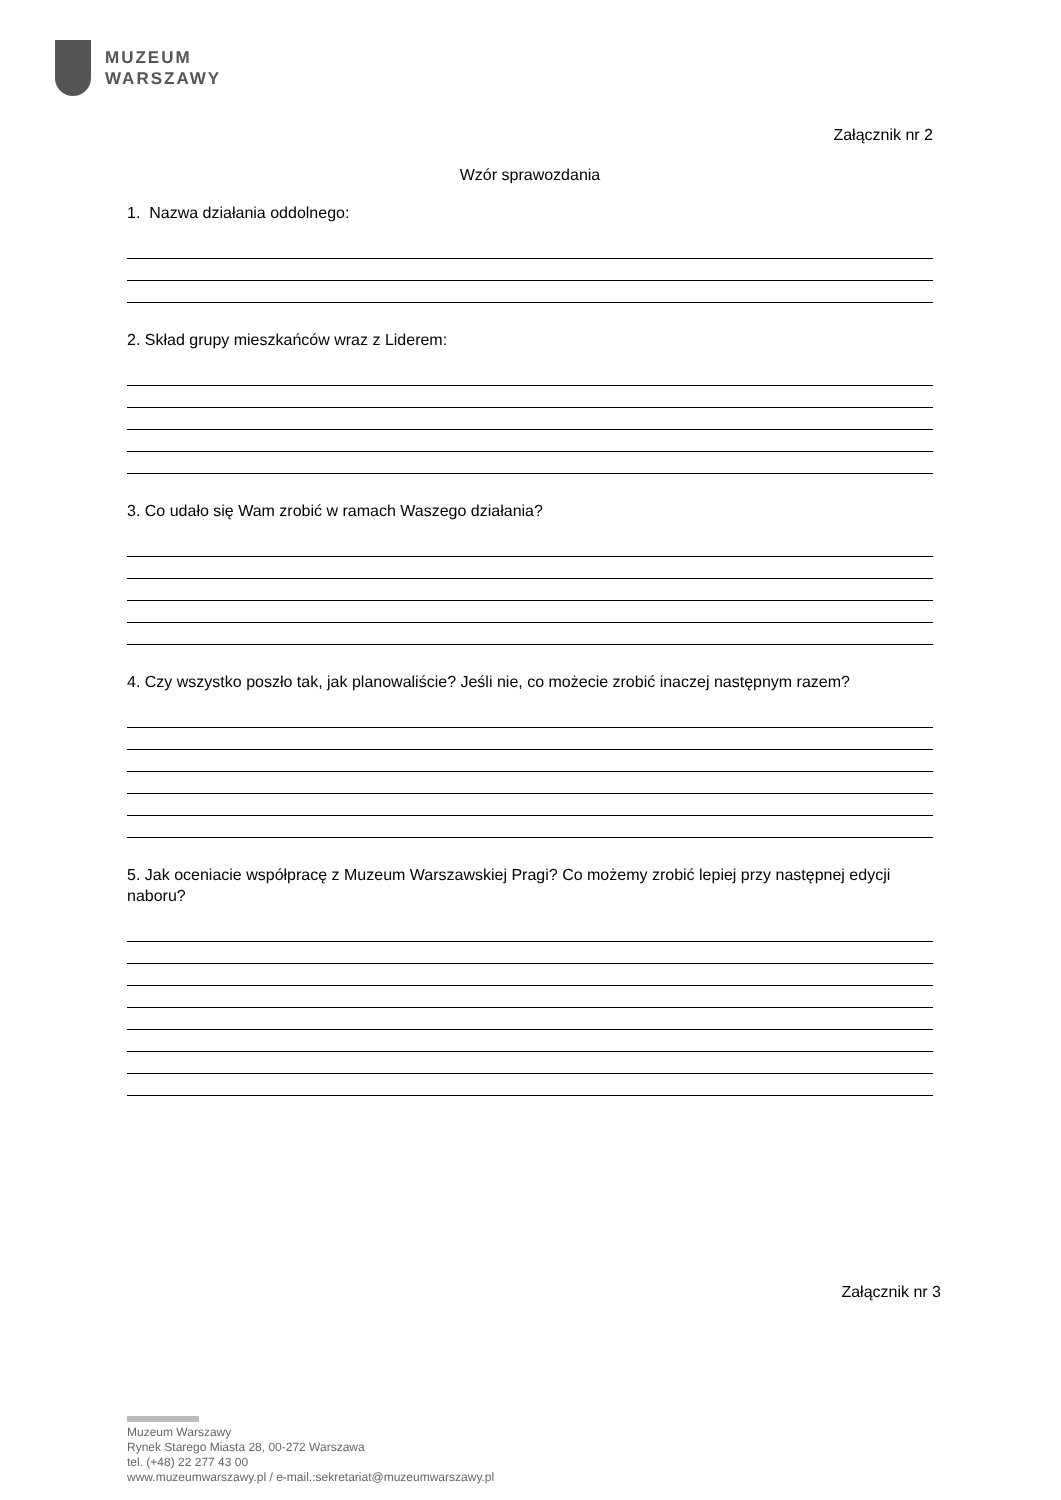MUZEUM
WARSZAWY
Załącznik nr 2
Wzór sprawozdania
1. Nazwa działania oddolnego:
2. Skład grupy mieszkańców wraz z Liderem:
3. Co udało się Wam zrobić w ramach Waszego działania?
4. Czy wszystko poszło tak, jak planowaliście? Jeśli nie, co możecie zrobić inaczej następnym razem?
5. Jak oceniacie współpracę z Muzeum Warszawskiej Pragi? Co możemy zrobić lepiej przy następnej edycji naboru?
Załącznik nr 3
Muzeum Warszawy
Rynek Starego Miasta 28, 00-272 Warszawa
tel. (+48) 22 277 43 00
www.muzeumwarszawy.pl / e-mail.:sekretariat@muzeumwarszawy.pl